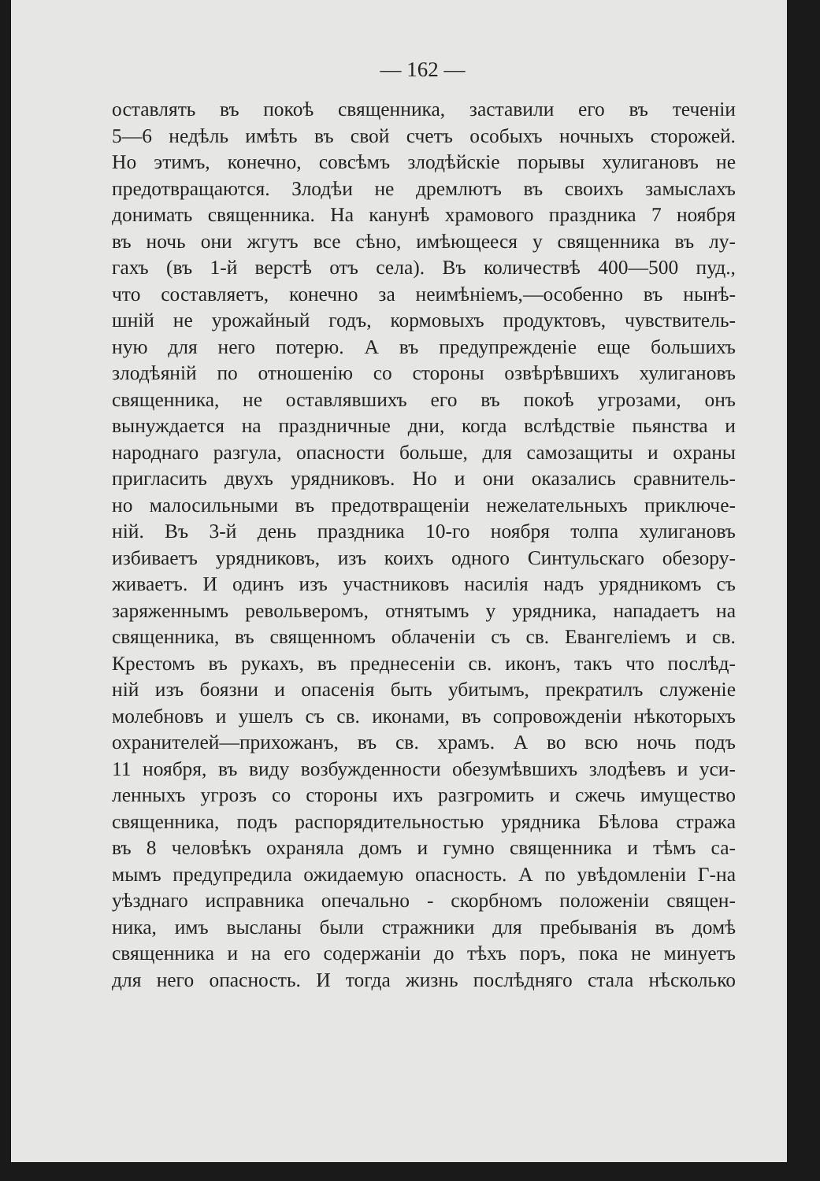— 162 —
оставлять въ покоѣ священника, заставили его въ теченіи
5—6 недѣль имѣть въ свой счетъ особыхъ ночныхъ сторожей.
Но этимъ, конечно, совсѣмъ злодѣйскіе порывы хулигановъ не
предотвращаются. Злодѣи не дремлютъ въ своихъ замыслахъ
донимать священника. На канунѣ храмового праздника 7 ноября
въ ночь они жгутъ все сѣно, имѣющееся у священника въ лу-
гахъ (въ 1-й верстѣ отъ села). Въ количествѣ 400—500 пуд.,
что составляетъ, конечно за неимѣніемъ,—особенно въ нынѣ-
шній не урожайный годъ, кормовыхъ продуктовъ, чувствитель-
ную для него потерю. А въ предупрежденіе еще большихъ
злодѣяній по отношенію со стороны озвѣрѣвшихъ хулигановъ
священника, не оставлявшихъ его въ покоѣ угрозами, онъ
вынуждается на праздничные дни, когда вслѣдствіе пьянства и
народнаго разгула, опасности больше, для самозащиты и охраны
пригласить двухъ урядниковъ. Но и они оказались сравнитель-
но малосильными въ предотвращеніи нежелательныхъ приключе-
ній. Въ 3-й день праздника 10-го ноября толпа хулигановъ
избиваетъ урядниковъ, изъ коихъ одного Синтульскаго обезору-
живаетъ. И одинъ изъ участниковъ насилія надъ урядникомъ съ
заряженнымъ револьверомъ, отнятымъ у урядника, нападаетъ на
священника, въ священномъ облаченіи съ св. Евангеліемъ и св.
Крестомъ въ рукахъ, въ преднесеніи св. иконъ, такъ что послѣд-
ній изъ боязни и опасенія быть убитымъ, прекратилъ служеніе
молебновъ и ушелъ съ св. иконами, въ сопровожденіи нѣкоторыхъ
охранителей—прихожанъ, въ св. храмъ. А во всю ночь подъ
11 ноября, въ виду возбужденности обезумѣвшихъ злодѣевъ и уси-
ленныхъ угрозъ со стороны ихъ разгромить и сжечь имущество
священника, подъ распорядительностью урядника Бѣлова стража
въ 8 человѣкъ охраняла домъ и гумно священника и тѣмъ са-
мымъ предупредила ожидаемую опасность. А по увѣдомленіи Г-на
уѣзднаго исправника опечально - скорбномъ положеніи священ-
ника, имъ высланы были стражники для пребыванія въ домѣ
священника и на его содержаніи до тѣхъ поръ, пока не минуетъ
для него опасность. И тогда жизнь послѣдняго стала нѣсколько